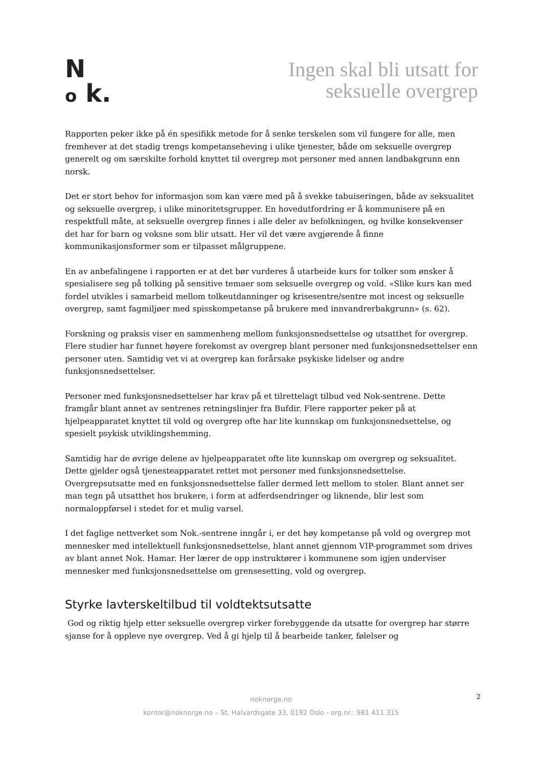N
o k.
Ingen skal bli utsatt for
seksuelle overgrep
Rapporten peker ikke på én spesifikk metode for å senke terskelen som vil fungere for alle, men fremhever at det stadig trengs kompetanseheving i ulike tjenester, både om seksuelle overgrep generelt og om særskilte forhold knyttet til overgrep mot personer med annen landbakgrunn enn norsk.
Det er stort behov for informasjon som kan være med på å svekke tabuiseringen, både av seksualitet og seksuelle overgrep, i ulike minoritetsgrupper. En hovedutfordring er å kommunisere på en respektfull måte, at seksuelle overgrep finnes i alle deler av befolkningen, og hvilke konsekvenser det har for barn og voksne som blir utsatt. Her vil det være avgjørende å finne kommunikasjonsformer som er tilpasset målgruppene.
En av anbefalingene i rapporten er at det bør vurderes å utarbeide kurs for tolker som ønsker å spesialisere seg på tolking på sensitive temaer som seksuelle overgrep og vold. «Slike kurs kan med fordel utvikles i samarbeid mellom tolkeutdanninger og krisesentre/sentre mot incest og seksuelle overgrep, samt fagmiljøer med spisskompetanse på brukere med innvandrerbakgrunn» (s. 62).
Forskning og praksis viser en sammenheng mellom funksjonsnedsettelse og utsatthet for overgrep. Flere studier har funnet høyere forekomst av overgrep blant personer med funksjonsnedsettelser enn personer uten. Samtidig vet vi at overgrep kan forårsake psykiske lidelser og andre funksjonsnedsettelser.
Personer med funksjonsnedsettelser har krav på et tilrettelagt tilbud ved Nok-sentrene. Dette framgår blant annet av sentrenes retningslinjer fra Bufdir. Flere rapporter peker på at hjelpeapparatet knyttet til vold og overgrep ofte har lite kunnskap om funksjonsnedsettelse, og spesielt psykisk utviklingshemming.
Samtidig har de øvrige delene av hjelpeapparatet ofte lite kunnskap om overgrep og seksualitet. Dette gjelder også tjenesteapparatet rettet mot personer med funksjonsnedsettelse. Overgrepsutsatte med en funksjonsnedsettelse faller dermed lett mellom to stoler. Blant annet ser man tegn på utsatthet hos brukere, i form at adferdsendringer og liknende, blir lest som normaloppførsel i stedet for et mulig varsel.
I det faglige nettverket som Nok.-sentrene inngår i, er det høy kompetanse på vold og overgrep mot mennesker med intellektuell funksjonsnedsettelse, blant annet gjennom VIP-programmet som drives av blant annet Nok. Hamar. Her lærer de opp instruktører i kommunene som igjen underviser mennesker med funksjonsnedsettelse om grensesetting, vold og overgrep.
Styrke lavterskeltilbud til voldtektsutsatte
God og riktig hjelp etter seksuelle overgrep virker forebyggende da utsatte for overgrep har større sjanse for å oppleve nye overgrep. Ved å gi hjelp til å bearbeide tanker, følelser og
noknorge.no
kontor@noknorge.no – St. Halvardsgate 33, 0192 Oslo - org.nr.: 981 411 315
2